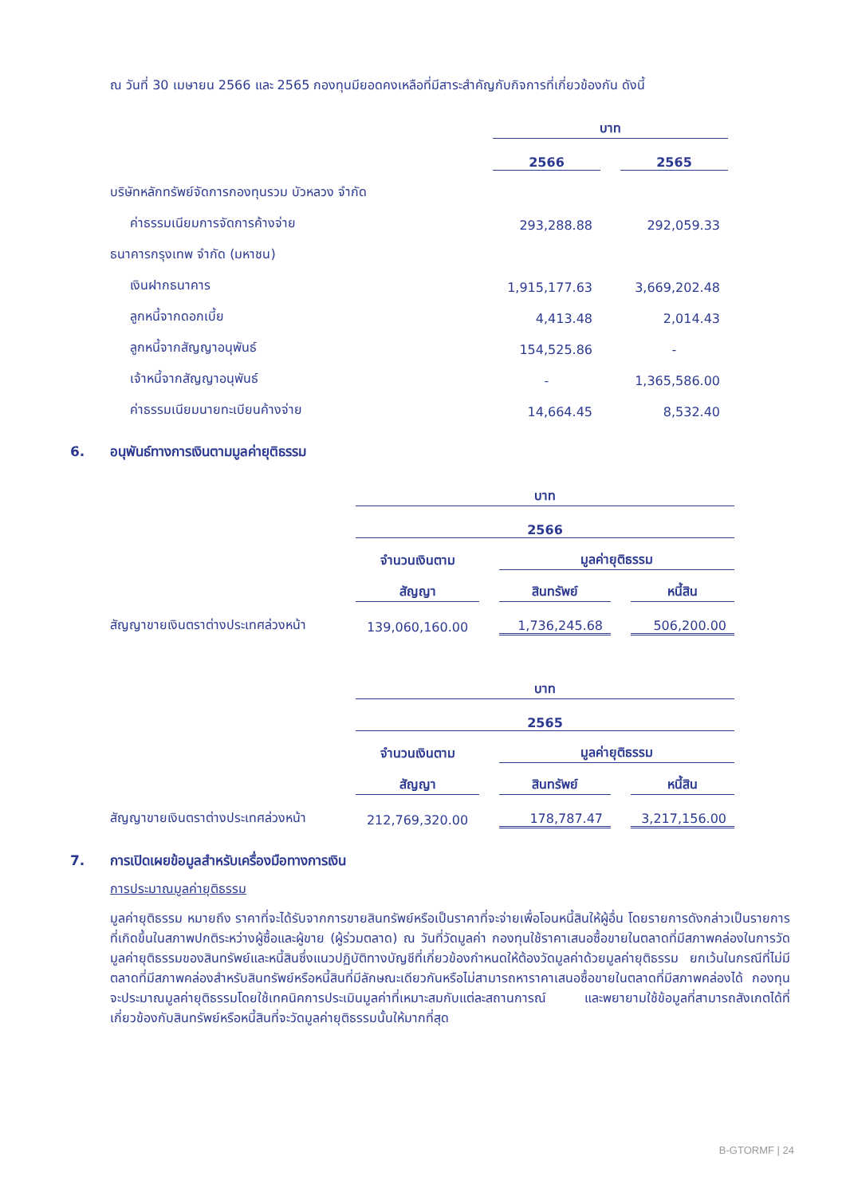ณ วันที่ 30 เมษายน 2566 และ 2565 กองทุนมียอดคงเหลือที่มีสาระสำคัญกับกิจการที่เกี่ยวข้องกัน ดังนี้
| | บาท | | |
| | 2566 | | 2565 |
| บริษัทหลักทรัพย์จัดการกองทุนรวม บัวหลวง จำกัด | | | |
| ค่าธรรมเนียมการจัดการค้างจ่าย | 293,288.88 | | 292,059.33 |
| ธนาคารกรุงเทพ จำกัด (มหาชน) | | | |
| เงินฝากธนาคาร | 1,915,177.63 | | 3,669,202.48 |
| ลูกหนี้จากดอกเบี้ย | 4,413.48 | | 2,014.43 |
| ลูกหนี้จากสัญญาอนุพันธ์ | 154,525.86 | | - |
| เจ้าหนี้จากสัญญาอนุพันธ์ | - | | 1,365,586.00 |
| ค่าธรรมเนียมนายทะเบียนค้างจ่าย | 14,664.45 | | 8,532.40 |
6. อนุพันธ์ทางการเงินตามมูลค่ายุติธรรม
| | บาท | | | | |
| | 2566 | | | | |
| | จำนวนเงินตาม | | มูลค่ายุติธรรม | | |
| | สัญญา | | สินทรัพย์ | | หนี้สิน |
| สัญญาขายเงินตราต่างประเทศล่วงหน้า | 139,060,160.00 | | 1,736,245.68 | | 506,200.00 |
| | บาท | | | | |
| | 2565 | | | | |
| | จำนวนเงินตาม | | มูลค่ายุติธรรม | | |
| | สัญญา | | สินทรัพย์ | | หนี้สิน |
| สัญญาขายเงินตราต่างประเทศล่วงหน้า | 212,769,320.00 | | 178,787.47 | | 3,217,156.00 |
7. การเปิดเผยข้อมูลสำหรับเครื่องมือทางการเงิน
การประมาณมูลค่ายุติธรรม
มูลค่ายุติธรรม หมายถึง ราคาที่จะได้รับจากการขายสินทรัพย์หรือเป็นราคาที่จะจ่ายเพื่อโอนหนี้สินให้ผู้อื่น โดยรายการดังกล่าวเป็นรายการที่เกิดขึ้นในสภาพปกติระหว่างผู้ซื้อและผู้ขาย (ผู้ร่วมตลาด) ณ วันที่วัดมูลค่า กองทุนใช้ราคาเสนอซื้อขายในตลาดที่มีสภาพคล่องในการวัดมูลค่ายุติธรรมของสินทรัพย์และหนี้สินซึ่งแนวปฏิบัติทางบัญชีที่เกี่ยวข้องกำหนดให้ต้องวัดมูลค่าด้วยมูลค่ายุติธรรม ยกเว้นในกรณีที่ไม่มีตลาดที่มีสภาพคล่องสำหรับสินทรัพย์หรือหนี้สินที่มีลักษณะเดียวกันหรือไม่สามารถหาราคาเสนอซื้อขายในตลาดที่มีสภาพคล่องได้ กองทุนจะประมาณมูลค่ายุติธรรมโดยใช้เทคนิคการประเมินมูลค่าที่เหมาะสมกับแต่ละสถานการณ์ และพยายามใช้ข้อมูลที่สามารถสังเกตได้ที่เกี่ยวข้องกับสินทรัพย์หรือหนี้สินที่จะวัดมูลค่ายุติธรรมนั้นให้มากที่สุด
B-GTORMF | 24